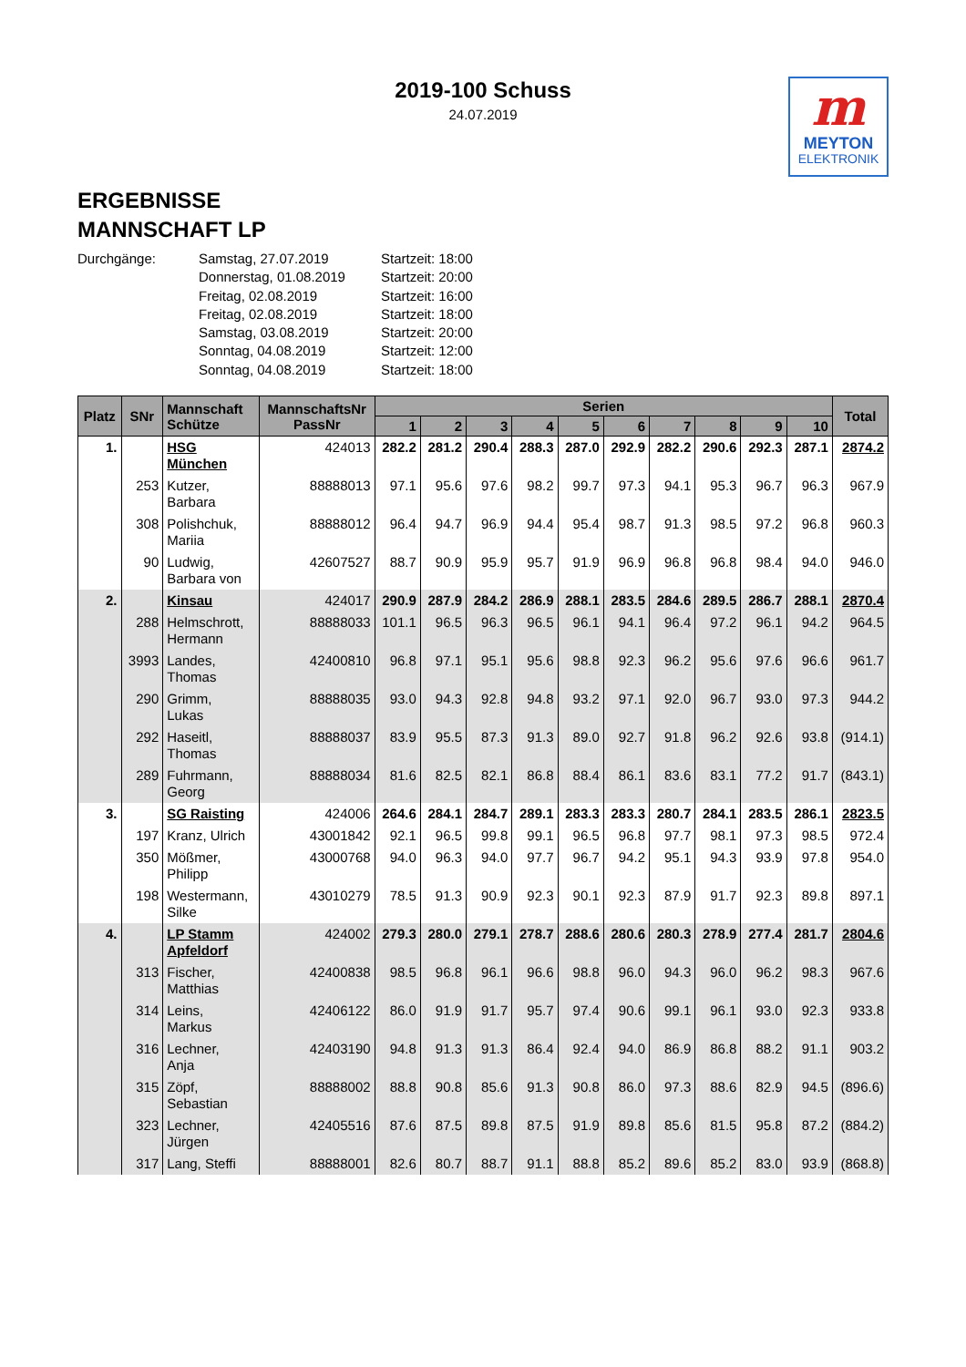2019-100 Schuss
24.07.2019
m
MEYTON
ELEKTRONIK
ERGEBNISSE
MANNSCHAFT LP
Durchgänge:
Samstag, 27.07.2019
Startzeit: 18:00
Donnerstag, 01.08.2019
Startzeit: 20:00
Freitag, 02.08.2019
Startzeit: 16:00
Freitag, 02.08.2019
Startzeit: 18:00
Samstag, 03.08.2019
Startzeit: 20:00
Sonntag, 04.08.2019
Startzeit: 12:00
Sonntag, 04.08.2019
Startzeit: 18:00
| Platz | SNr | Mannschaft Schütze | MannschaftsNr PassNr | Serien | | | | | | | | | | Total |
| --- | --- | --- | --- | --- | --- | --- | --- | --- | --- | --- | --- | --- | --- | --- |
| | | | | 1 | 2 | 3 | 4 | 5 | 6 | 7 | 8 | 9 | 10 | |
| 1. | | HSG München | 424013 | 282.2 | 281.2 | 290.4 | 288.3 | 287.0 | 292.9 | 282.2 | 290.6 | 292.3 | 287.1 | 2874.2 |
| | 253 | Kutzer, Barbara | 88888013 | 97.1 | 95.6 | 97.6 | 98.2 | 99.7 | 97.3 | 94.1 | 95.3 | 96.7 | 96.3 | 967.9 |
| | 308 | Polishchuk, Mariia | 88888012 | 96.4 | 94.7 | 96.9 | 94.4 | 95.4 | 98.7 | 91.3 | 98.5 | 97.2 | 96.8 | 960.3 |
| | 90 | Ludwig, Barbara von | 42607527 | 88.7 | 90.9 | 95.9 | 95.7 | 91.9 | 96.9 | 96.8 | 96.8 | 98.4 | 94.0 | 946.0 |
| 2. | | Kinsau | 424017 | 290.9 | 287.9 | 284.2 | 286.9 | 288.1 | 283.5 | 284.6 | 289.5 | 286.7 | 288.1 | 2870.4 |
| | 288 | Helmschrott, Hermann | 88888033 | 101.1 | 96.5 | 96.3 | 96.5 | 96.1 | 94.1 | 96.4 | 97.2 | 96.1 | 94.2 | 964.5 |
| | 3993 | Landes, Thomas | 42400810 | 96.8 | 97.1 | 95.1 | 95.6 | 98.8 | 92.3 | 96.2 | 95.6 | 97.6 | 96.6 | 961.7 |
| | 290 | Grimm, Lukas | 88888035 | 93.0 | 94.3 | 92.8 | 94.8 | 93.2 | 97.1 | 92.0 | 96.7 | 93.0 | 97.3 | 944.2 |
| | 292 | Haseitl, Thomas | 88888037 | 83.9 | 95.5 | 87.3 | 91.3 | 89.0 | 92.7 | 91.8 | 96.2 | 92.6 | 93.8 | (914.1) |
| | 289 | Fuhrmann, Georg | 88888034 | 81.6 | 82.5 | 82.1 | 86.8 | 88.4 | 86.1 | 83.6 | 83.1 | 77.2 | 91.7 | (843.1) |
| 3. | | SG Raisting | 424006 | 264.6 | 284.1 | 284.7 | 289.1 | 283.3 | 283.3 | 280.7 | 284.1 | 283.5 | 286.1 | 2823.5 |
| | 197 | Kranz, Ulrich | 43001842 | 92.1 | 96.5 | 99.8 | 99.1 | 96.5 | 96.8 | 97.7 | 98.1 | 97.3 | 98.5 | 972.4 |
| | 350 | Mößmer, Philipp | 43000768 | 94.0 | 96.3 | 94.0 | 97.7 | 96.7 | 94.2 | 95.1 | 94.3 | 93.9 | 97.8 | 954.0 |
| | 198 | Westermann, Silke | 43010279 | 78.5 | 91.3 | 90.9 | 92.3 | 90.1 | 92.3 | 87.9 | 91.7 | 92.3 | 89.8 | 897.1 |
| 4. | | LP Stamm Apfeldorf | 424002 | 279.3 | 280.0 | 279.1 | 278.7 | 288.6 | 280.6 | 280.3 | 278.9 | 277.4 | 281.7 | 2804.6 |
| | 313 | Fischer, Matthias | 42400838 | 98.5 | 96.8 | 96.1 | 96.6 | 98.8 | 96.0 | 94.3 | 96.0 | 96.2 | 98.3 | 967.6 |
| | 314 | Leins, Markus | 42406122 | 86.0 | 91.9 | 91.7 | 95.7 | 97.4 | 90.6 | 99.1 | 96.1 | 93.0 | 92.3 | 933.8 |
| | 316 | Lechner, Anja | 42403190 | 94.8 | 91.3 | 91.3 | 86.4 | 92.4 | 94.0 | 86.9 | 86.8 | 88.2 | 91.1 | 903.2 |
| | 315 | Zöpf, Sebastian | 88888002 | 88.8 | 90.8 | 85.6 | 91.3 | 90.8 | 86.0 | 97.3 | 88.6 | 82.9 | 94.5 | (896.6) |
| | 323 | Lechner, Jürgen | 42405516 | 87.6 | 87.5 | 89.8 | 87.5 | 91.9 | 89.8 | 85.6 | 81.5 | 95.8 | 87.2 | (884.2) |
| | 317 | Lang, Steffi | 88888001 | 82.6 | 80.7 | 88.7 | 91.1 | 88.8 | 85.2 | 89.6 | 85.2 | 83.0 | 93.9 | (868.8) |